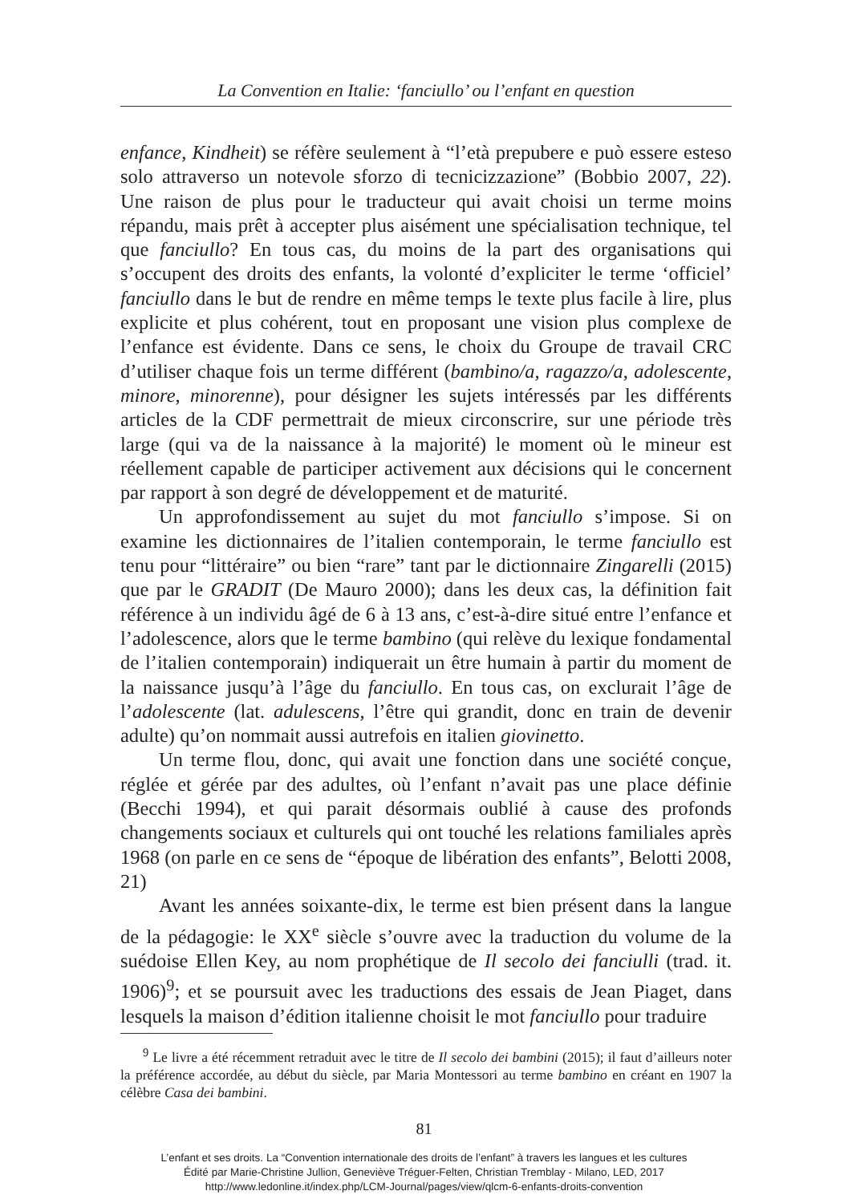La Convention en Italie: ‘fanciullo’ ou l’enfant en question
enfance, Kindheit) se réfère seulement à “l’età prepubere e può essere esteso solo attraverso un notevole sforzo di tecnicizzazione” (Bobbio 2007, 22). Une raison de plus pour le traducteur qui avait choisi un terme moins répandu, mais prêt à accepter plus aisément une spécialisation technique, tel que fanciullo? En tous cas, du moins de la part des organisations qui s’occupent des droits des enfants, la volonté d’expliciter le terme ‘officiel’ fanciullo dans le but de rendre en même temps le texte plus facile à lire, plus explicite et plus cohérent, tout en proposant une vision plus complexe de l’enfance est évidente. Dans ce sens, le choix du Groupe de travail CRC d’utiliser chaque fois un terme différent (bambino/a, ragazzo/a, adolescente, minore, minorenne), pour désigner les sujets intéressés par les différents articles de la CDF permettrait de mieux circonscrire, sur une période très large (qui va de la naissance à la majorité) le moment où le mineur est réellement capable de participer activement aux décisions qui le concernent par rapport à son degré de développement et de maturité.
Un approfondissement au sujet du mot fanciullo s’impose. Si on examine les dictionnaires de l’italien contemporain, le terme fanciullo est tenu pour “littéraire” ou bien “rare” tant par le dictionnaire Zingarelli (2015) que par le GRADIT (De Mauro 2000); dans les deux cas, la définition fait référence à un individu âgé de 6 à 13 ans, c’est-à-dire situé entre l’enfance et l’adolescence, alors que le terme bambino (qui relève du lexique fondamental de l’italien contemporain) indiquerait un être humain à partir du moment de la naissance jusqu’à l’âge du fanciullo. En tous cas, on exclurait l’âge de l’adolescente (lat. adulescens, l’être qui grandit, donc en train de devenir adulte) qu’on nommait aussi autrefois en italien giovinetto.
Un terme flou, donc, qui avait une fonction dans une société conçue, réglée et gérée par des adultes, où l’enfant n’avait pas une place définie (Becchi 1994), et qui parait désormais oublié à cause des profonds changements sociaux et culturels qui ont touché les relations familiales après 1968 (on parle en ce sens de “époque de libération des enfants”, Belotti 2008, 21)
Avant les années soixante-dix, le terme est bien présent dans la langue de la pédagogie: le XX<sup>e</sup> siècle s’ouvre avec la traduction du volume de la suédoise Ellen Key, au nom prophétique de Il secolo dei fanciulli (trad. it. 1906)<sup>9</sup>; et se poursuit avec les traductions des essais de Jean Piaget, dans lesquels la maison d’édition italienne choisit le mot fanciullo pour traduire
<sup>9</sup> Le livre a été récemment retraduit avec le titre de Il secolo dei bambini (2015); il faut d’ailleurs noter la préférence accordée, au début du siècle, par Maria Montessori au terme bambino en créant en 1907 la célèbre Casa dei bambini.
81
L’enfant et ses droits. La “Convention internationale des droits de l’enfant” à travers les langues et les cultures
Édité par Marie-Christine Jullion, Geneviève Tréguer-Felten, Christian Tremblay - Milano, LED, 2017
http://www.ledonline.it/index.php/LCM-Journal/pages/view/qlcm-6-enfants-droits-convention